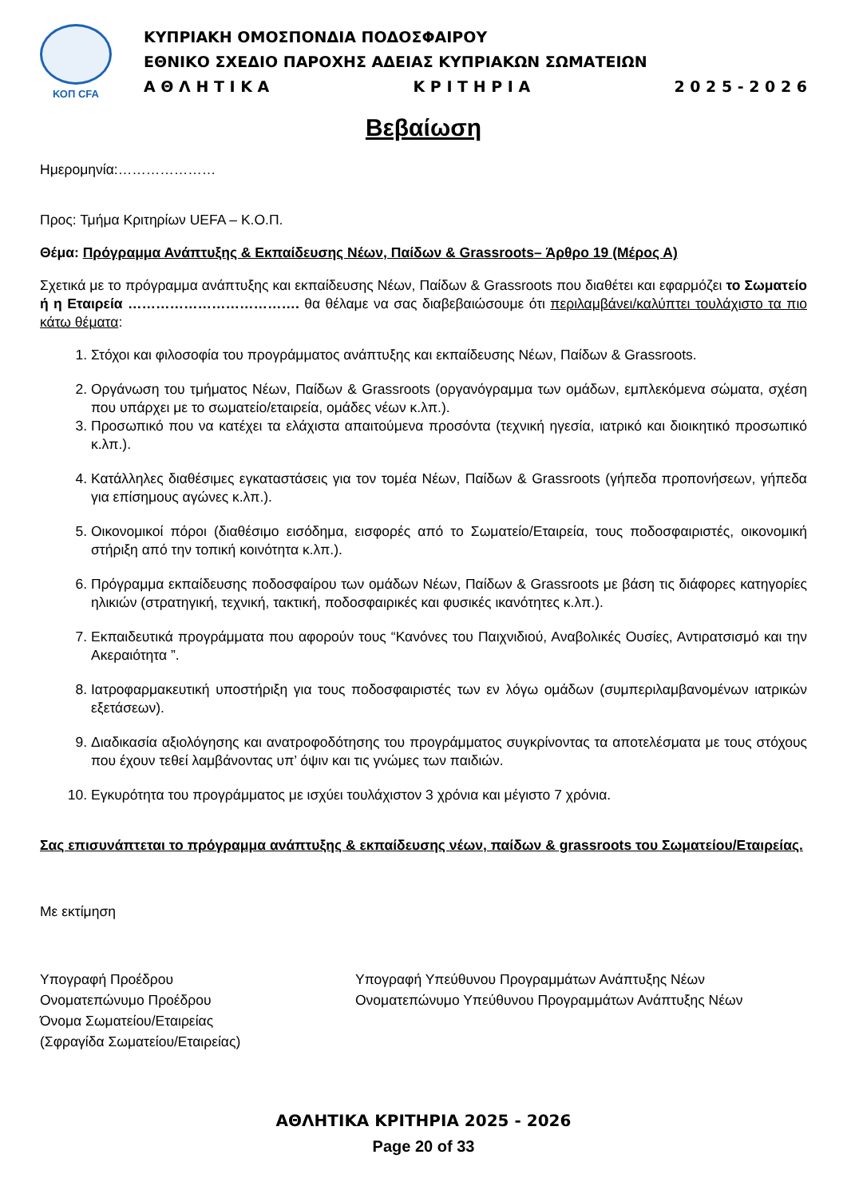ΚΟΠ CFA
ΚΥΠΡΙΑΚΗ ΟΜΟΣΠΟΝΔΙΑ ΠΟΔΟΣΦΑΙΡΟΥ
ΕΘΝΙΚΟ ΣΧΕΔΙΟ ΠΑΡΟΧΗΣ ΑΔΕΙΑΣ ΚΥΠΡΙΑΚΩΝ ΣΩΜΑΤΕΙΩΝ
Α Θ Λ Η Τ Ι Κ Α Κ Ρ Ι Τ Η Ρ Ι Α 2 0 2 5 - 2 0 2 6
Βεβαίωση
Ημερομηνία:…………………
Προς: Τμήμα Κριτηρίων UEFA – Κ.Ο.Π.
Θέμα: Πρόγραμμα Ανάπτυξης & Εκπαίδευσης Νέων, Παίδων & Grassroots– Άρθρο 19 (Μέρος Α)
Σχετικά με το πρόγραμμα ανάπτυξης και εκπαίδευσης Νέων, Παίδων & Grassroots που διαθέτει και εφαρμόζει το Σωματείο ή η Εταιρεία ………………………………. θα θέλαμε να σας διαβεβαιώσουμε ότι περιλαμβάνει/καλύπτει τουλάχιστο τα πιο κάτω θέματα:
1. Στόχοι και φιλοσοφία του προγράμματος ανάπτυξης και εκπαίδευσης Νέων, Παίδων & Grassroots.
2. Οργάνωση του τμήματος Νέων, Παίδων & Grassroots (οργανόγραμμα των ομάδων, εμπλεκόμενα σώματα, σχέση που υπάρχει με το σωματείο/εταιρεία, ομάδες νέων κ.λπ.).
3. Προσωπικό που να κατέχει τα ελάχιστα απαιτούμενα προσόντα (τεχνική ηγεσία, ιατρικό και διοικητικό προσωπικό κ.λπ.).
4. Κατάλληλες διαθέσιμες εγκαταστάσεις για τον τομέα Νέων, Παίδων & Grassroots (γήπεδα προπονήσεων, γήπεδα για επίσημους αγώνες κ.λπ.).
5. Οικονομικοί πόροι (διαθέσιμο εισόδημα, εισφορές από το Σωματείο/Εταιρεία, τους ποδοσφαιριστές, οικονομική στήριξη από την τοπική κοινότητα κ.λπ.).
6. Πρόγραμμα εκπαίδευσης ποδοσφαίρου των ομάδων Νέων, Παίδων & Grassroots με βάση τις διάφορες κατηγορίες ηλικιών (στρατηγική, τεχνική, τακτική, ποδοσφαιρικές και φυσικές ικανότητες κ.λπ.).
7. Εκπαιδευτικά προγράμματα που αφορούν τους “Κανόνες του Παιχνιδιού, Αναβολικές Ουσίες, Αντιρατσισμό και την Ακεραιότητα ”.
8. Ιατροφαρμακευτική υποστήριξη για τους ποδοσφαιριστές των εν λόγω ομάδων (συμπεριλαμβανομένων ιατρικών εξετάσεων).
9. Διαδικασία αξιολόγησης και ανατροφοδότησης του προγράμματος συγκρίνοντας τα αποτελέσματα με τους στόχους που έχουν τεθεί λαμβάνοντας υπ’ όψιν και τις γνώμες των παιδιών.
10. Εγκυρότητα του προγράμματος με ισχύει τουλάχιστον 3 χρόνια και μέγιστο 7 χρόνια.
Σας επισυνάπτεται το πρόγραμμα ανάπτυξης & εκπαίδευσης νέων, παίδων & grassroots του Σωματείου/Εταιρείας.
Με εκτίμηση
Υπογραφή Προέδρου
Ονοματεπώνυμο Προέδρου
Όνομα Σωματείου/Εταιρείας
(Σφραγίδα Σωματείου/Εταιρείας)
Υπογραφή Υπεύθυνου Προγραμμάτων Ανάπτυξης Νέων
Ονοματεπώνυμο Υπεύθυνου Προγραμμάτων Ανάπτυξης Νέων
ΑΘΛΗΤΙΚΑ ΚΡΙΤΗΡΙΑ 2025 - 2026
Page 20 of 33